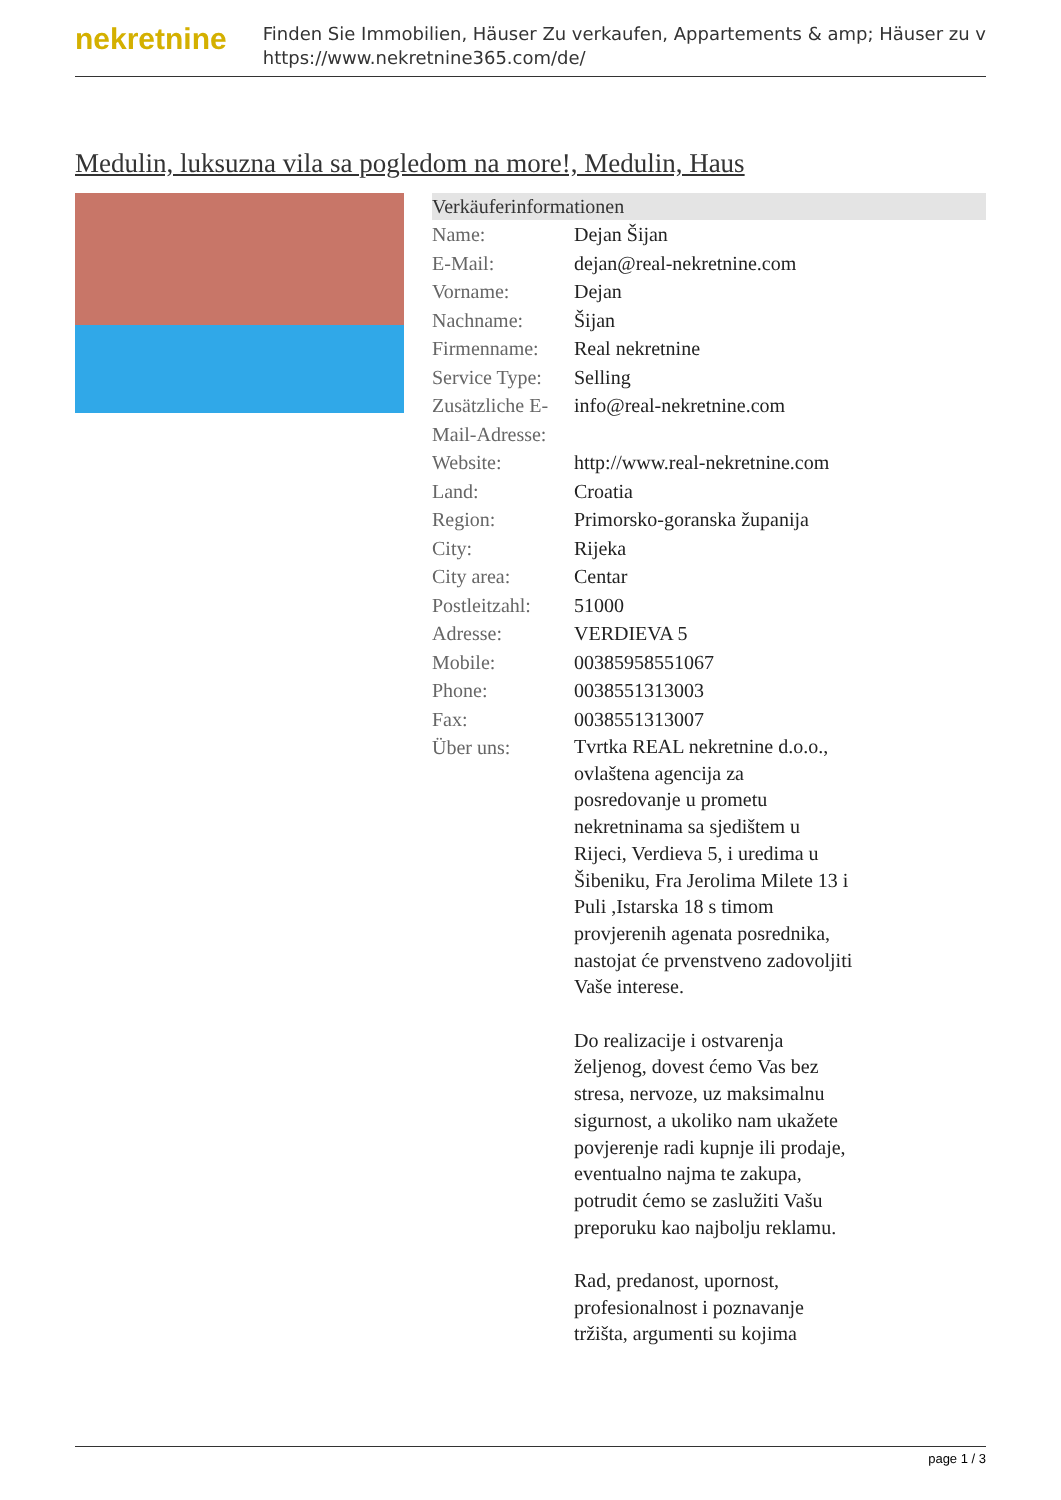nekretnine
Finden Sie Immobilien, Häuser Zu verkaufen, Appartements & amp; Häuser zu v
https://www.nekretnine365.com/de/
Medulin, luksuzna vila sa pogledom na more!, Medulin, Haus
Verkäuferinformationen
| Name: | Dejan Šijan |
| E-Mail: | dejan@real-nekretnine.com |
| Vorname: | Dejan |
| Nachname: | Šijan |
| Firmenname: | Real nekretnine |
| Service Type: | Selling |
| Zusätzliche E-Mail-Adresse: | info@real-nekretnine.com |
| Website: | http://www.real-nekretnine.com |
| Land: | Croatia |
| Region: | Primorsko-goranska županija |
| City: | Rijeka |
| City area: | Centar |
| Postleitzahl: | 51000 |
| Adresse: | VERDIEVA 5 |
| Mobile: | 00385958551067 |
| Phone: | 0038551313003 |
| Fax: | 0038551313007 |
| Über uns: | Tvrtka REAL nekretnine d.o.o., ovlaštena agencija za posredovanje u prometu nekretninama sa sjedištem u Rijeci, Verdieva 5, i uredima u Šibeniku, Fra Jerolima Milete 13 i Puli ,Istarska 18 s timom provjerenih agenata posrednika, nastojat će prvenstveno zadovoljiti Vaše interese. Do realizacije i ostvarenja željenog, dovest ćemo Vas bez stresa, nervoze, uz maksimalnu sigurnost, a ukoliko nam ukažete povjerenje radi kupnje ili prodaje, eventualno najma te zakupa, potrudit ćemo se zaslužiti Vašu preporuku kao najbolju reklamu. Rad, predanost, upornost, profesionalnost i poznavanje tržišta, argumenti su kojima |
page 1 / 3